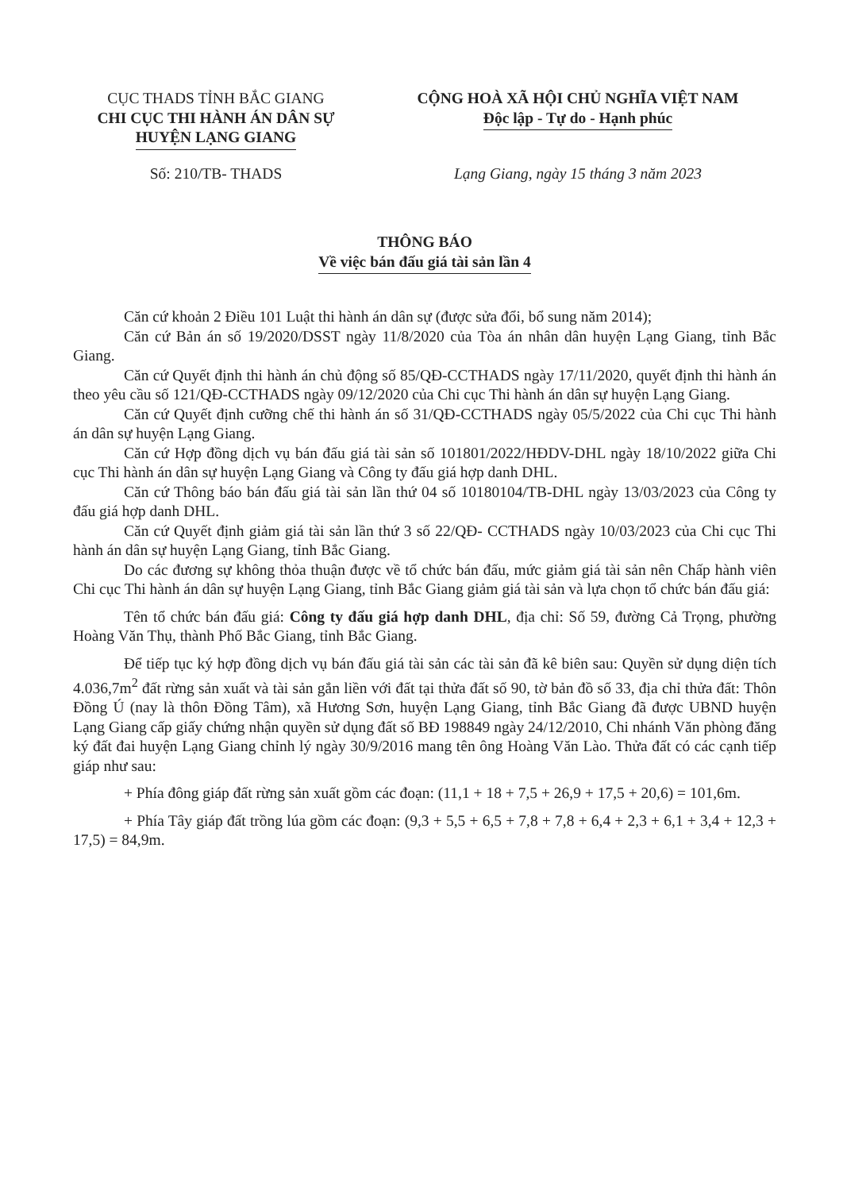CỤC THADS TỈNH BẮC GIANG
CHI CỤC THI HÀNH ÁN DÂN SỰ
HUYỆN LẠNG GIANG
CỘNG HOÀ XÃ HỘI CHỦ NGHĨA VIỆT NAM
Độc lập - Tự do - Hạnh phúc
Số: 210/TB- THADS Lạng Giang, ngày 15 tháng 3 năm 2023
THÔNG BÁO
Về việc bán đấu giá tài sản lần 4
Căn cứ khoản 2 Điều 101 Luật thi hành án dân sự (được sửa đổi, bổ sung năm 2014);
Căn cứ Bản án số 19/2020/DSST ngày 11/8/2020 của Tòa án nhân dân huyện Lạng Giang, tỉnh Bắc Giang.
Căn cứ Quyết định thi hành án chủ động số 85/QĐ-CCTHADS ngày 17/11/2020, quyết định thi hành án theo yêu cầu số 121/QĐ-CCTHADS ngày 09/12/2020 của Chi cục Thi hành án dân sự huyện Lạng Giang.
Căn cứ Quyết định cưỡng chế thi hành án số 31/QĐ-CCTHADS ngày 05/5/2022 của Chi cục Thi hành án dân sự huyện Lạng Giang.
Căn cứ Hợp đồng dịch vụ bán đấu giá tài sản số 101801/2022/HĐDV-DHL ngày 18/10/2022 giữa Chi cục Thi hành án dân sự huyện Lạng Giang và Công ty đấu giá hợp danh DHL.
Căn cứ Thông báo bán đấu giá tài sản lần thứ 04 số 10180104/TB-DHL ngày 13/03/2023 của Công ty đấu giá hợp danh DHL.
Căn cứ Quyết định giảm giá tài sản lần thứ 3 số 22/QĐ- CCTHADS ngày 10/03/2023 của Chi cục Thi hành án dân sự huyện Lạng Giang, tỉnh Bắc Giang.
Do các đương sự không thỏa thuận được về tổ chức bán đấu, mức giảm giá tài sản nên Chấp hành viên Chi cục Thi hành án dân sự huyện Lạng Giang, tỉnh Bắc Giang giảm giá tài sản và lựa chọn tổ chức bán đấu giá:
Tên tổ chức bán đấu giá: Công ty đấu giá hợp danh DHL, địa chỉ: Số 59, đường Cả Trọng, phường Hoàng Văn Thụ, thành Phố Bắc Giang, tỉnh Bắc Giang.
Để tiếp tục ký hợp đồng dịch vụ bán đấu giá tài sản các tài sản đã kê biên sau: Quyền sử dụng diện tích 4.036,7m<sup>2</sup> đất rừng sản xuất và tài sản gắn liền với đất tại thửa đất số 90, tờ bản đồ số 33, địa chỉ thửa đất: Thôn Đồng Ú (nay là thôn Đồng Tâm), xã Hương Sơn, huyện Lạng Giang, tỉnh Bắc Giang đã được UBND huyện Lạng Giang cấp giấy chứng nhận quyền sử dụng đất số BĐ 198849 ngày 24/12/2010, Chi nhánh Văn phòng đăng ký đất đai huyện Lạng Giang chỉnh lý ngày 30/9/2016 mang tên ông Hoàng Văn Lào. Thửa đất có các cạnh tiếp giáp như sau:
+ Phía đông giáp đất rừng sản xuất gồm các đoạn: (11,1 + 18 + 7,5 + 26,9 + 17,5 + 20,6) = 101,6m.
+ Phía Tây giáp đất trồng lúa gồm các đoạn: (9,3 + 5,5 + 6,5 + 7,8 + 7,8 + 6,4 + 2,3 + 6,1 + 3,4 + 12,3 + 17,5) = 84,9m.